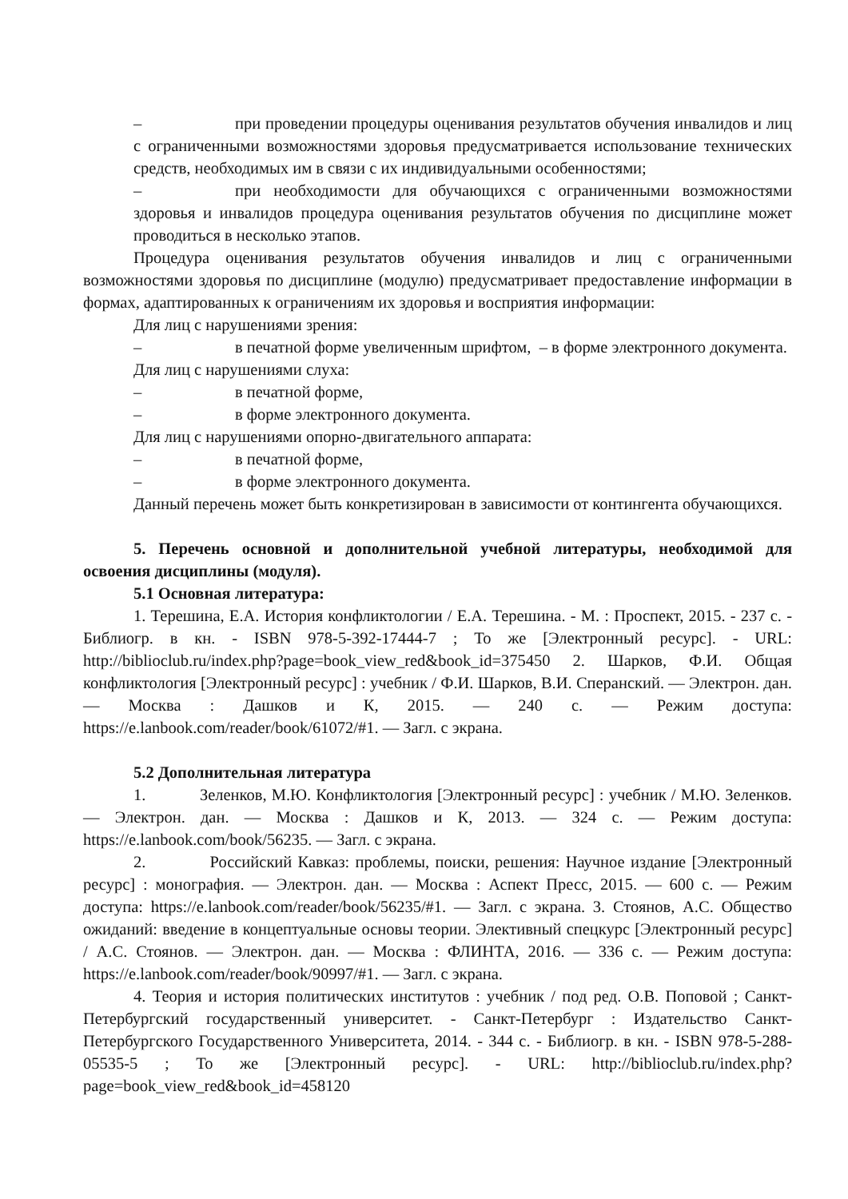– при проведении процедуры оценивания результатов обучения инвалидов и лиц с ограниченными возможностями здоровья предусматривается использование технических средств, необходимых им в связи с их индивидуальными особенностями;
– при необходимости для обучающихся с ограниченными возможностями здоровья и инвалидов процедура оценивания результатов обучения по дисциплине может проводиться в несколько этапов.
Процедура оценивания результатов обучения инвалидов и лиц с ограниченными возможностями здоровья по дисциплине (модулю) предусматривает предоставление информации в формах, адаптированных к ограничениям их здоровья и восприятия информации:
Для лиц с нарушениями зрения:
– в печатной форме увеличенным шрифтом, – в форме электронного документа.
Для лиц с нарушениями слуха:
– в печатной форме,
– в форме электронного документа.
Для лиц с нарушениями опорно-двигательного аппарата:
– в печатной форме,
– в форме электронного документа.
Данный перечень может быть конкретизирован в зависимости от контингента обучающихся.
5. Перечень основной и дополнительной учебной литературы, необходимой для освоения дисциплины (модуля).
5.1 Основная литература:
1. Терешина, Е.А. История конфликтологии / Е.А. Терешина. - М. : Проспект, 2015. - 237 с. - Библиогр. в кн. - ISBN 978-5-392-17444-7 ; То же [Электронный ресурс]. - URL: http://biblioclub.ru/index.php?page=book_view_red&book_id=375450 2. Шарков, Ф.И. Общая конфликтология [Электронный ресурс] : учебник / Ф.И. Шарков, В.И. Сперанский. — Электрон. дан. — Москва : Дашков и К, 2015. — 240 с. — Режим доступа: https://e.lanbook.com/reader/book/61072/#1. — Загл. с экрана.
5.2 Дополнительная литература
1. Зеленков, М.Ю. Конфликтология [Электронный ресурс] : учебник / М.Ю. Зеленков. — Электрон. дан. — Москва : Дашков и К, 2013. — 324 с. — Режим доступа: https://e.lanbook.com/book/56235. — Загл. с экрана.
2. Российский Кавказ: проблемы, поиски, решения: Научное издание [Электронный ресурс] : монография. — Электрон. дан. — Москва : Аспект Пресс, 2015. — 600 с. — Режим доступа: https://e.lanbook.com/reader/book/56235/#1. — Загл. с экрана. 3. Стоянов, А.С. Общество ожиданий: введение в концептуальные основы теории. Элективный спецкурс [Электронный ресурс] / А.С. Стоянов. — Электрон. дан. — Москва : ФЛИНТА, 2016. — 336 с. — Режим доступа: https://e.lanbook.com/reader/book/90997/#1. — Загл. с экрана.
4. Теория и история политических институтов : учебник / под ред. О.В. Поповой ; Санкт-Петербургский государственный университет. - Санкт-Петербург : Издательство Санкт-Петербургского Государственного Университета, 2014. - 344 с. - Библиогр. в кн. - ISBN 978-5-288-05535-5 ; То же [Электронный ресурс]. - URL: http://biblioclub.ru/index.php?page=book_view_red&book_id=458120